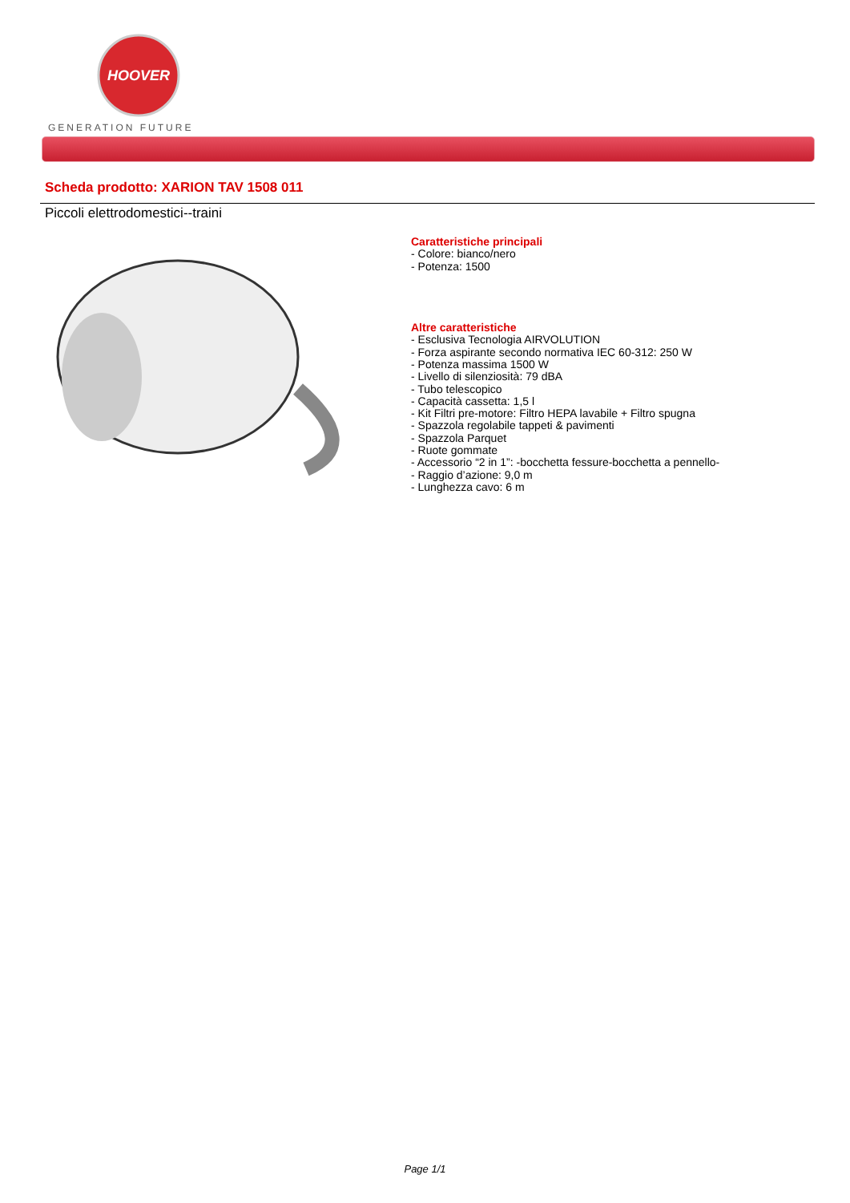HOOVER
GENERATION FUTURE
Scheda prodotto: XARION TAV 1508 011
Piccoli elettrodomestici--traini
Caratteristiche principali
- Colore: bianco/nero
- Potenza: 1500
Altre caratteristiche
- Esclusiva Tecnologia AIRVOLUTION
- Forza aspirante secondo normativa IEC 60-312: 250 W
- Potenza massima 1500 W
- Livello di silenziosità: 79 dBA
- Tubo telescopico
- Capacità cassetta: 1,5 l
- Kit Filtri pre-motore: Filtro HEPA lavabile + Filtro spugna
- Spazzola regolabile tappeti & pavimenti
- Spazzola Parquet
- Ruote gommate
- Accessorio “2 in 1”: -bocchetta fessure-bocchetta a pennello-
- Raggio d’azione: 9,0 m
- Lunghezza cavo: 6 m
Page 1/1